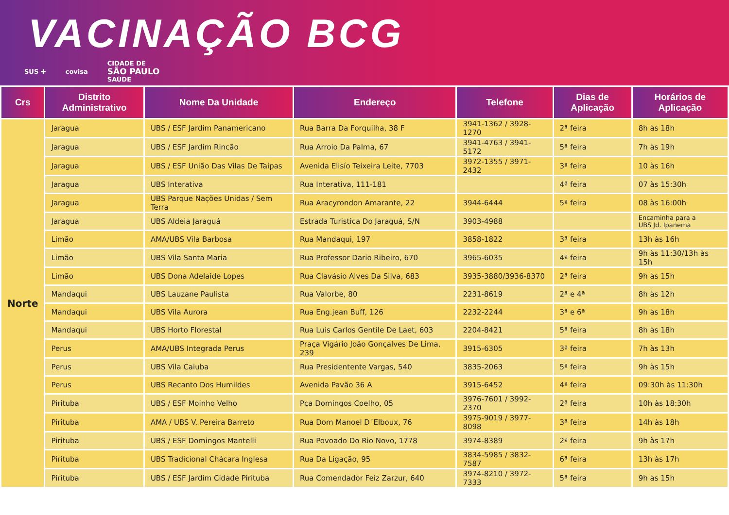VACINAÇÃO BCG
SUS ✚ covisa CIDADE DE
SÃO PAULO
SAÚDE
| Crs | Distrito Administrativo | Nome Da Unidade | Endereço | Telefone | Dias de Aplicação | Horários de Aplicação |
| --- | --- | --- | --- | --- | --- | --- |
| Norte | Jaragua | UBS / ESF Jardim Panamericano | Rua Barra Da Forquilha, 38 F | 3941-1362 / 3928-1270 | 2ª feira | 8h às 18h |
| | Jaragua | UBS / ESF Jardim Rincão | Rua Arroio Da Palma, 67 | 3941-4763 / 3941-5172 | 5ª feira | 7h às 19h |
| | Jaragua | UBS / ESF União Das Vilas De Taipas | Avenida Elisío Teixeira Leite, 7703 | 3972-1355 / 3971-2432 | 3ª feira | 10 às 16h |
| | Jaragua | UBS Interativa | Rua Interativa, 111-181 | | 4ª feira | 07 às 15:30h |
| | Jaragua | UBS Parque Nações Unidas / Sem Terra | Rua Aracyrondon Amarante, 22 | 3944-6444 | 5ª feira | 08 às 16:00h |
| | Jaragua | UBS Aldeia Jaraguá | Estrada Turistica Do Jaraguá, S/N | 3903-4988 | | Encaminha para a UBS Jd. Ipanema |
| | Limão | AMA/UBS Vila Barbosa | Rua Mandaqui, 197 | 3858-1822 | 3ª feira | 13h às 16h |
| | Limão | UBS Vila Santa Maria | Rua Professor Dario Ribeiro, 670 | 3965-6035 | 4ª feira | 9h às 11:30/13h às 15h |
| | Limão | UBS Dona Adelaide Lopes | Rua Clavásio Alves Da Silva, 683 | 3935-3880/3936-8370 | 2ª feira | 9h às 15h |
| | Mandaqui | UBS Lauzane Paulista | Rua Valorbe, 80 | 2231-8619 | 2ª e 4ª | 8h às 12h |
| | Mandaqui | UBS Vila Aurora | Rua Eng.jean Buff, 126 | 2232-2244 | 3ª e 6ª | 9h às 18h |
| | Mandaqui | UBS Horto Florestal | Rua Luis Carlos Gentile De Laet, 603 | 2204-8421 | 5ª feira | 8h às 18h |
| | Perus | AMA/UBS Integrada Perus | Praça Vigário João Gonçalves De Lima, 239 | 3915-6305 | 3ª feira | 7h às 13h |
| | Perus | UBS Vila Caiuba | Rua Presidentente Vargas, 540 | 3835-2063 | 5ª feira | 9h às 15h |
| | Perus | UBS Recanto Dos Humildes | Avenida Pavão 36 A | 3915-6452 | 4ª feira | 09:30h às 11:30h |
| | Pirituba | UBS / ESF Moinho Velho | Pça Domingos Coelho, 05 | 3976-7601 / 3992-2370 | 2ª feira | 10h às 18:30h |
| | Pirituba | AMA / UBS V. Pereira Barreto | Rua Dom Manoel D´Elboux, 76 | 3975-9019 / 3977-8098 | 3ª feira | 14h às 18h |
| | Pirituba | UBS / ESF Domingos Mantelli | Rua Povoado Do Rio Novo, 1778 | 3974-8389 | 2ª feira | 9h às 17h |
| | Pirituba | UBS Tradicional Chácara Inglesa | Rua Da Ligação, 95 | 3834-5985 / 3832-7587 | 6ª feira | 13h às 17h |
| | Pirituba | UBS / ESF Jardim Cidade Pirituba | Rua Comendador Feiz Zarzur, 640 | 3974-8210 / 3972-7333 | 5ª feira | 9h às 15h |